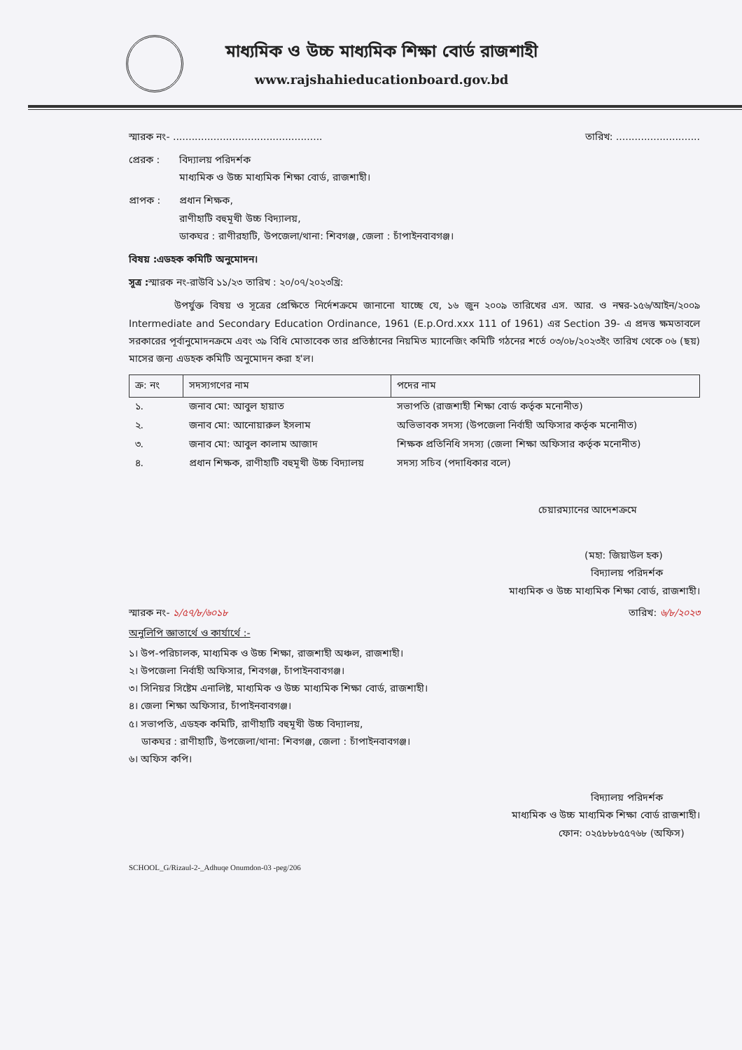মাধ্যমিক ও উচ্চ মাধ্যমিক শিক্ষা বোর্ড রাজশাহী
www.rajshahieducationboard.gov.bd
স্মারক নং- ................................................ তারিখ: ...........................
প্রেরক : বিদ্যালয় পরিদর্শক
মাধ্যমিক ও উচ্চ মাধ্যমিক শিক্ষা বোর্ড, রাজশাহী।
প্রাপক : প্রধান শিক্ষক,
রাণীহাটি বহুমূখী উচ্চ বিদ্যালয়,
ডাকঘর : রাণীরহাটি, উপজেলা/থানা: শিবগঞ্জ, জেলা : চাঁপাইনবাবগঞ্জ।
বিষয় : এডহক কমিটি অনুমোদন।
সূত্র : স্মারক নং-রাউবি ১১/২৩ তারিখ : ২০/০৭/২০২৩খ্রি:
উপর্যুক্ত বিষয় ও সূত্রের প্রেক্ষিতে নির্দেশক্রমে জানানো যাচ্ছে যে, ১৬ জুন ২০০৯ তারিখের এস. আর. ও নম্বর-১৫৬/আইন/২০০৯ Intermediate and Secondary Education Ordinance, 1961 (E.p.Ord.xxx 111 of 1961) এর Section 39- এ প্রদত্ত ক্ষমতাবলে সরকারের পূর্বানুমোদনক্রমে এবং ৩৯ বিধি মোতাবেক তার প্রতিষ্ঠানের নিয়মিত ম্যানেজিং কমিটি গঠনের শর্তে ০৩/০৮/২০২৩ইং তারিখ থেকে ০৬ (ছয়) মাসের জন্য এডহক কমিটি অনুমোদন করা হ'ল।
| ক্র: নং | সদস্যগণের নাম | পদের নাম |
| --- | --- | --- |
| ১. | জনাব মো: আবুল হায়াত | সভাপতি (রাজশাহী শিক্ষা বোর্ড কর্তৃক মনোনীত) |
| ২. | জনাব মো: আনোয়ারুল ইসলাম | অভিভাবক সদস্য (উপজেলা নির্বাহী অফিসার কর্তৃক মনোনীত) |
| ৩. | জনাব মো: আবুল কালাম আজাদ | শিক্ষক প্রতিনিধি সদস্য (জেলা শিক্ষা অফিসার কর্তৃক মনোনীত) |
| ৪. | প্রধান শিক্ষক, রাণীহাটি বহুমূখী উচ্চ বিদ্যালয় | সদস্য সচিব (পদাধিকার বলে) |
চেয়ারম্যানের আদেশক্রমে
(মহা: জিয়াউল হক)
বিদ্যালয় পরিদর্শক
মাধ্যমিক ও উচ্চ মাধ্যমিক শিক্ষা বোর্ড, রাজশাহী।
স্মারক নং- ১/৫৭/৮/৬০১৮ তারিখ: ৬/৮/২০২৩
অনুলিপি জ্ঞাতার্থে ও কার্যার্থে :-
১। উপ-পরিচালক, মাধ্যমিক ও উচ্চ শিক্ষা, রাজশাহী অঞ্চল, রাজশাহী।
২। উপজেলা নির্বাহী অফিসার, শিবগঞ্জ, চাঁপাইনবাবগঞ্জ।
৩। সিনিয়র সিষ্টেম এনালিষ্ট, মাধ্যমিক ও উচ্চ মাধ্যমিক শিক্ষা বোর্ড, রাজশাহী।
৪। জেলা শিক্ষা অফিসার, চাঁপাইনবাবগঞ্জ।
৫। সভাপতি, এডহক কমিটি, রাণীহাটি বহুমূখী উচ্চ বিদ্যালয়,
ডাকঘর : রাণীহাটি, উপজেলা/থানা: শিবগঞ্জ, জেলা : চাঁপাইনবাবগঞ্জ।
৬। অফিস কপি।
বিদ্যালয় পরিদর্শক
মাধ্যমিক ও উচ্চ মাধ্যমিক শিক্ষা বোর্ড রাজশাহী।
ফোন: ০২৫৮৮৮৫৫৭৬৮ (অফিস)
SCHOOL_G/Rizaul-2-_Adhuqe Onumdon-03 -peg/206